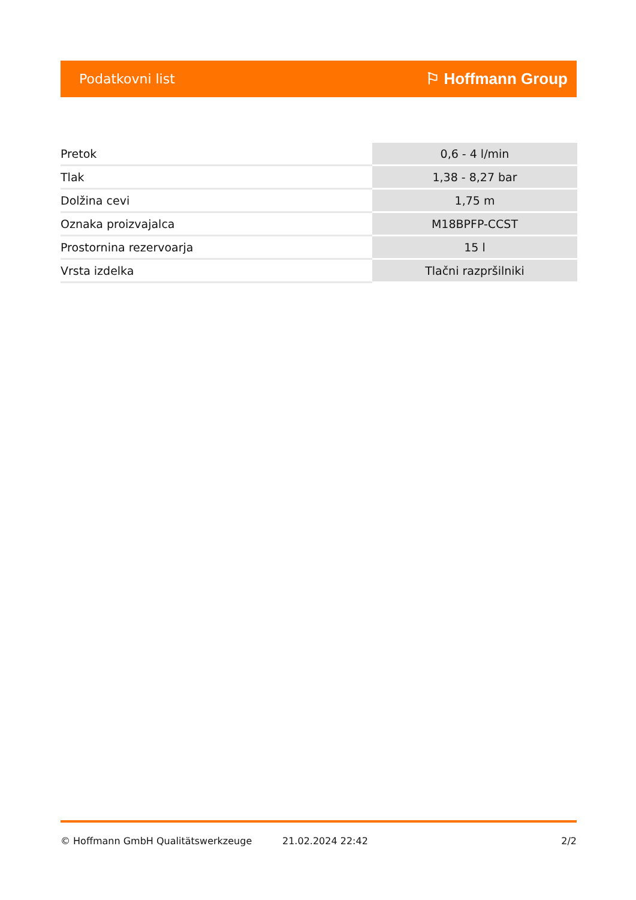Podatkovni list ⚐ Hoffmann Group
| Pretok | 0,6 - 4 l/min |
| Tlak | 1,38 - 8,27 bar |
| Dolžina cevi | 1,75 m |
| Oznaka proizvajalca | M18BPFP-CCST |
| Prostornina rezervoarja | 15 l |
| Vrsta izdelka | Tlačni razpršilniki |
© Hoffmann GmbH Qualitätswerkzeuge 21.02.2024 22:42 2/2